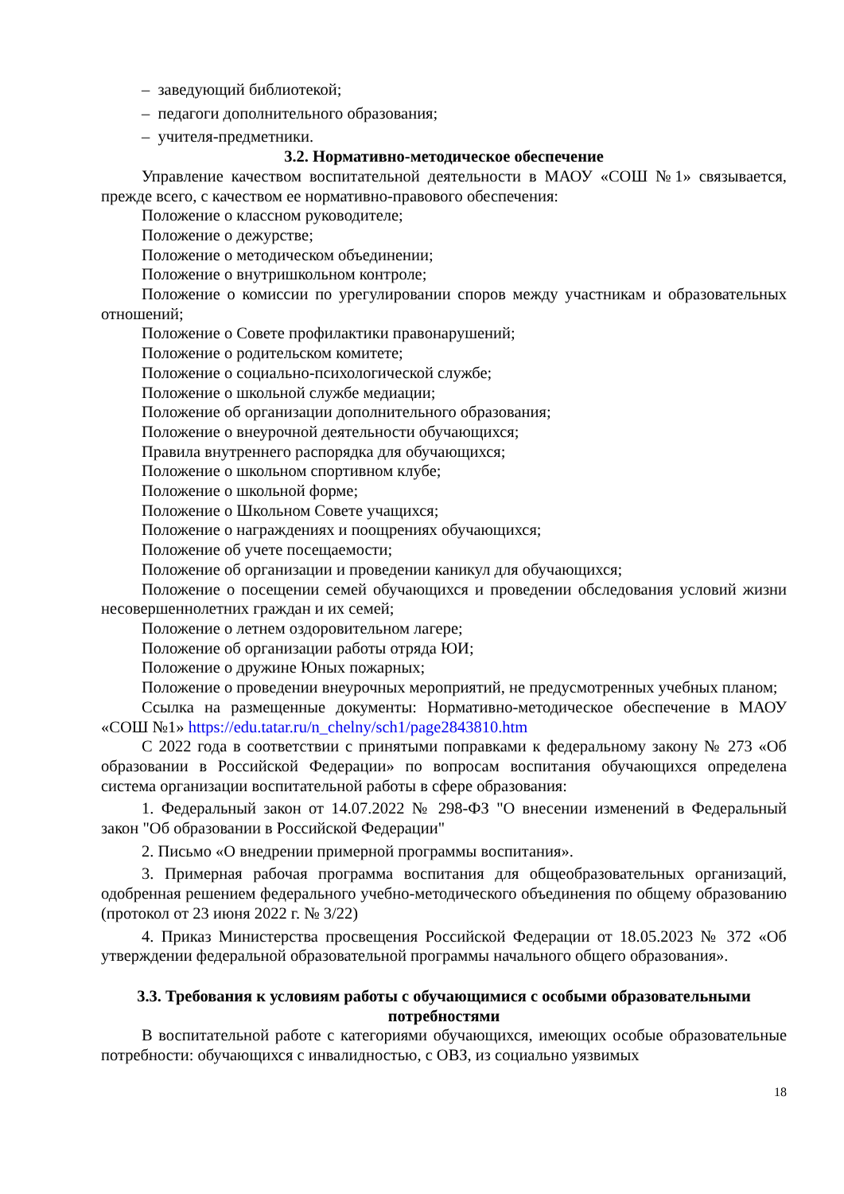– заведующий библиотекой;
– педагоги дополнительного образования;
– учителя-предметники.
3.2. Нормативно-методическое обеспечение
Управление качеством воспитательной деятельности в МАОУ «СОШ №1» связывается, прежде всего, с качеством ее нормативно-правового обеспечения:
Положение о классном руководителе;
Положение о дежурстве;
Положение о методическом объединении;
Положение о внутришкольном контроле;
Положение о комиссии по урегулировании споров между участникам и образовательных отношений;
Положение о Совете профилактики правонарушений;
Положение о родительском комитете;
Положение о социально-психологической службе;
Положение о школьной службе медиации;
Положение об организации дополнительного образования;
Положение о внеурочной деятельности обучающихся;
Правила внутреннего распорядка для обучающихся;
Положение о школьном спортивном клубе;
Положение о школьной форме;
Положение о Школьном Совете учащихся;
Положение о награждениях и поощрениях обучающихся;
Положение об учете посещаемости;
Положение об организации и проведении каникул для обучающихся;
Положение о посещении семей обучающихся и проведении обследования условий жизни несовершеннолетних граждан и их семей;
Положение о летнем оздоровительном лагере;
Положение об организации работы отряда ЮИ;
Положение о дружине Юных пожарных;
Положение о проведении внеурочных мероприятий, не предусмотренных учебных планом;
Ссылка на размещенные документы: Нормативно-методическое обеспечение в МАОУ «СОШ №1» https://edu.tatar.ru/n_chelny/sch1/page2843810.htm
С 2022 года в соответствии с принятыми поправками к федеральному закону № 273 «Об образовании в Российской Федерации» по вопросам воспитания обучающихся определена система организации воспитательной работы в сфере образования:
1. Федеральный закон от 14.07.2022 № 298-ФЗ "О внесении изменений в Федеральный закон "Об образовании в Российской Федерации"
2. Письмо «О внедрении примерной программы воспитания».
3. Примерная рабочая программа воспитания для общеобразовательных организаций, одобренная решением федерального учебно-методического объединения по общему образованию (протокол от 23 июня 2022 г. № 3/22)
4. Приказ Министерства просвещения Российской Федерации от 18.05.2023 № 372 «Об утверждении федеральной образовательной программы начального общего образования».
3.3. Требования к условиям работы с обучающимися с особыми образовательными потребностями
В воспитательной работе с категориями обучающихся, имеющих особые образовательные потребности: обучающихся с инвалидностью, с ОВЗ, из социально уязвимых
18